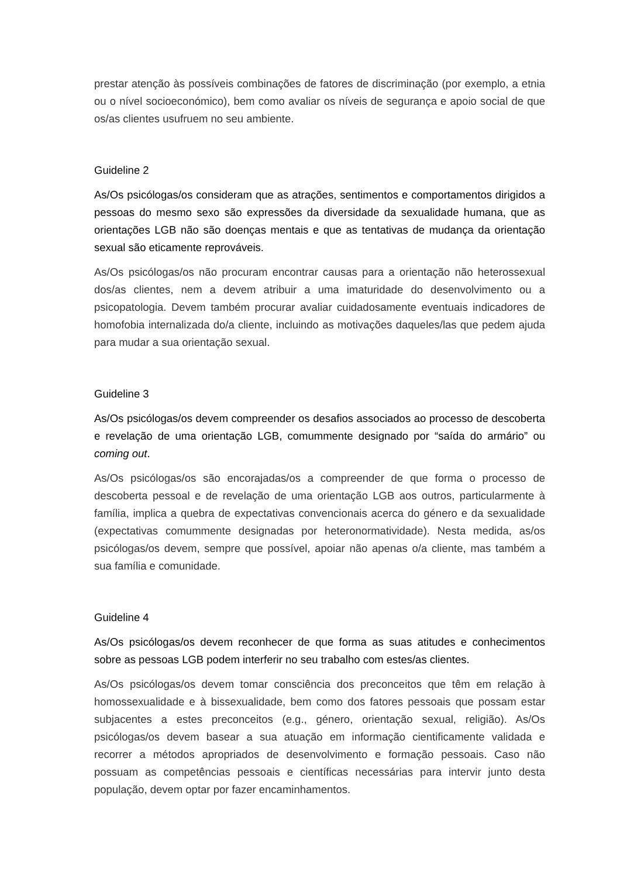prestar atenção às possíveis combinações de fatores de discriminação (por exemplo, a etnia ou o nível socioeconómico), bem como avaliar os níveis de segurança e apoio social de que os/as clientes usufruem no seu ambiente.
Guideline 2
As/Os psicólogas/os consideram que as atrações, sentimentos e comportamentos dirigidos a pessoas do mesmo sexo são expressões da diversidade da sexualidade humana, que as orientações LGB não são doenças mentais e que as tentativas de mudança da orientação sexual são eticamente reprováveis.
As/Os psicólogas/os não procuram encontrar causas para a orientação não heterossexual dos/as clientes, nem a devem atribuir a uma imaturidade do desenvolvimento ou a psicopatologia. Devem também procurar avaliar cuidadosamente eventuais indicadores de homofobia internalizada do/a cliente, incluindo as motivações daqueles/las que pedem ajuda para mudar a sua orientação sexual.
Guideline 3
As/Os psicólogas/os devem compreender os desafios associados ao processo de descoberta e revelação de uma orientação LGB, comummente designado por “saída do armário” ou coming out.
As/Os psicólogas/os são encorajadas/os a compreender de que forma o processo de descoberta pessoal e de revelação de uma orientação LGB aos outros, particularmente à família, implica a quebra de expectativas convencionais acerca do género e da sexualidade (expectativas comummente designadas por heteronormatividade). Nesta medida, as/os psicólogas/os devem, sempre que possível, apoiar não apenas o/a cliente, mas também a sua família e comunidade.
Guideline 4
As/Os psicólogas/os devem reconhecer de que forma as suas atitudes e conhecimentos sobre as pessoas LGB podem interferir no seu trabalho com estes/as clientes.
As/Os psicólogas/os devem tomar consciência dos preconceitos que têm em relação à homossexualidade e à bissexualidade, bem como dos fatores pessoais que possam estar subjacentes a estes preconceitos (e.g., género, orientação sexual, religião). As/Os psicólogas/os devem basear a sua atuação em informação cientificamente validada e recorrer a métodos apropriados de desenvolvimento e formação pessoais. Caso não possuam as competências pessoais e científicas necessárias para intervir junto desta população, devem optar por fazer encaminhamentos.